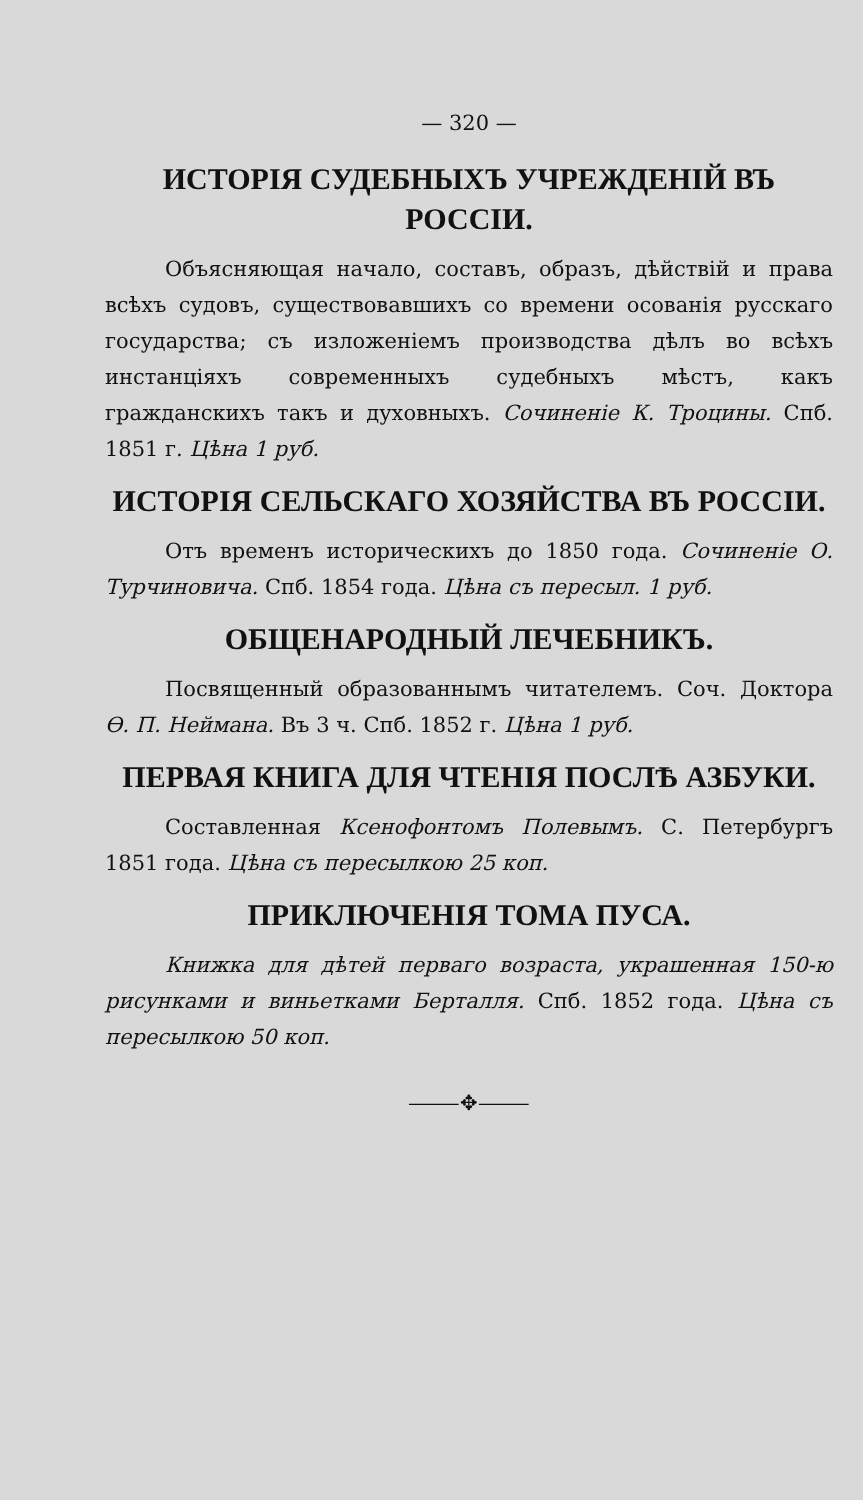— 320 —
ИСТОРІЯ СУДЕБНЫХЪ УЧРЕЖДЕНІЙ ВЪ РОССІИ.
Объясняющая начало, составъ, образъ, дѣйствій и права всѣхъ судовъ, существовавшихъ со времени осованія русскаго государства; съ изложеніемъ производства дѣлъ во всѣхъ инстанціяхъ современныхъ судебныхъ мѣстъ, какъ гражданскихъ такъ и духовныхъ. Сочиненіе К. Троцины. Спб. 1851 г. Цѣна 1 руб.
ИСТОРІЯ СЕЛЬСКАГО ХОЗЯЙСТВА ВЪ РОССІИ.
Отъ временъ историческихъ до 1850 года. Сочиненіе О. Турчиновича. Спб. 1854 года. Цѣна съ пересыл. 1 руб.
ОБЩЕНАРОДНЫЙ ЛЕЧЕБНИКЪ.
Посвященный образованнымъ читателемъ. Соч. Доктора Ѳ. П. Неймана. Въ 3 ч. Спб. 1852 г. Цѣна 1 руб.
ПЕРВАЯ КНИГА ДЛЯ ЧТЕНІЯ ПОСЛѢ АЗБУКИ.
Составленная Ксенофонтомъ Полевымъ. С. Петербургъ 1851 года. Цѣна съ пересылкою 25 коп.
ПРИКЛЮЧЕНІЯ ТОМА ПУСА.
Книжка для дѣтей перваго возраста, украшенная 150-ю рисунками и виньетками Берталля. Спб. 1852 года. Цѣна съ пересылкою 50 коп.
⸻✥⸻